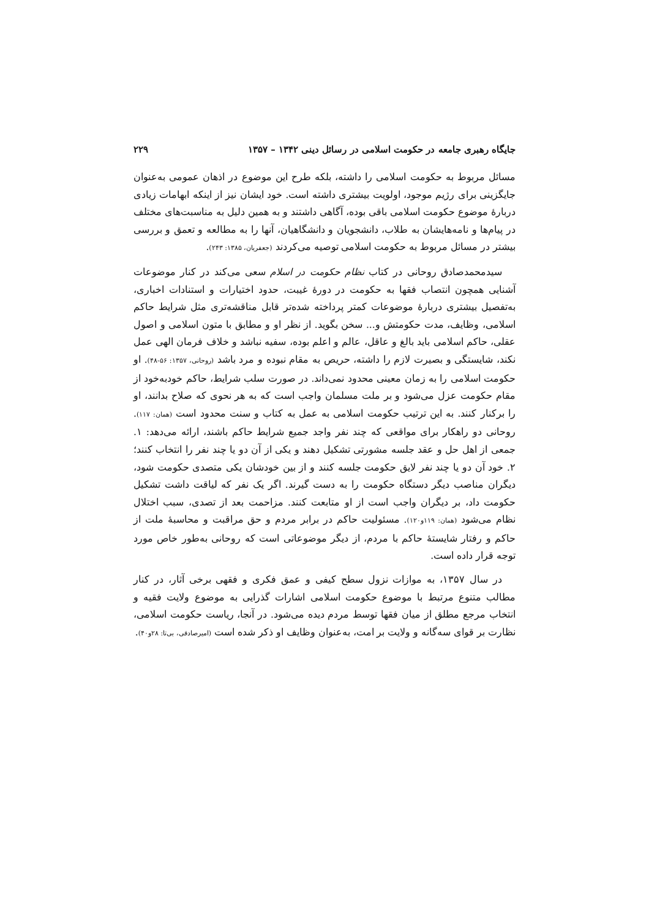جایگاه رهبری جامعه در حکومت اسلامی در رسائل دینی ۱۳۴۲ – ۱۳۵۷ ۲۲۹
مسائل مربوط به حکومت اسلامی را داشته، بلکه طرح این موضوع در اذهان عمومی به‌عنوان جایگزینی برای رژیم موجود، اولویت بیشتری داشته است. خود ایشان نیز از اینکه ابهامات زیادی دربارهٔ موضوع حکومت اسلامی باقی بوده، آگاهی داشتند و به همین دلیل به مناسبت‌های مختلف در پیام‌ها و نامه‌هایشان به طلاب، دانشجویان و دانشگاهیان، آنها را به مطالعه و تعمق و بررسی بیشتر در مسائل مربوط به حکومت اسلامی توصیه می‌کردند (جعفریان، ۱۳۸۵: ۲۴۳).
سیدمحمدصادق روحانی در کتاب نظام حکومت در اسلام سعی می‌کند در کنار موضوعات آشنایی همچون انتصاب فقها به حکومت در دورهٔ غیبت، حدود اختیارات و استنادات اخباری، به‌تفصیل بیشتری دربارهٔ موضوعات کمتر پرداخته شده‌تر قابل مناقشه‌تری مثل شرایط حاکم اسلامی، وظایف، مدت حکومتش و... سخن بگوید. از نظر او و مطابق با متون اسلامی و اصول عقلی، حاکم اسلامی باید بالغ و عاقل، عالم و اعلم بوده، سفیه نباشد و خلاف فرمان الهی عمل نکند، شایستگی و بصیرت لازم را داشته، حریص به مقام نبوده و مرد باشد (روحانی، ۱۳۵۷: ۵۶-۴۸). او حکومت اسلامی را به زمان معینی محدود نمی‌داند. در صورت سلب شرایط، حاکم خودبه‌خود از مقام حکومت عزل می‌شود و بر ملت مسلمان واجب است که به هر نحوی که صلاح بدانند، او را برکنار کنند. به این ترتیب حکومت اسلامی به عمل به کتاب و سنت محدود است (همان: ۱۱۷). روحانی دو راهکار برای مواقعی که چند نفر واجد جمیع شرایط حاکم باشند، ارائه می‌دهد: ۱. جمعی از اهل حل و عقد جلسه مشورتی تشکیل دهند و یکی از آن دو یا چند نفر را انتخاب کنند؛ ۲. خود آن دو یا چند نفر لایق حکومت جلسه کنند و از بین خودشان یکی متصدی حکومت شود، دیگران مناصب دیگر دستگاه حکومت را به دست گیرند. اگر یک نفر که لیاقت داشت تشکیل حکومت داد، بر دیگران واجب است از او متابعت کنند. مزاحمت بعد از تصدی، سبب اختلال نظام می‌شود (همان: ۱۱۹و۱۲۰). مسئولیت حاکم در برابر مردم و حق مراقبت و محاسبهٔ ملت از حاکم و رفتار شایستهٔ حاکم با مردم، از دیگر موضوعاتی است که روحانی به‌طور خاص مورد توجه قرار داده است.
در سال ۱۳۵۷، به موازات نزول سطح کیفی و عمق فکری و فقهی برخی آثار، در کنار مطالب متنوع مرتبط با موضوع حکومت اسلامی اشارات گذرایی به موضوع ولایت فقیه و انتخاب مرجع مطلق از میان فقها توسط مردم دیده می‌شود. در آنجا، ریاست حکومت اسلامی، نظارت بر قوای سه‌گانه و ولایت بر امت، به‌عنوان وظایف او ذکر شده است (امیرصادقی، بی‌تا: ۲۸و۴۰).